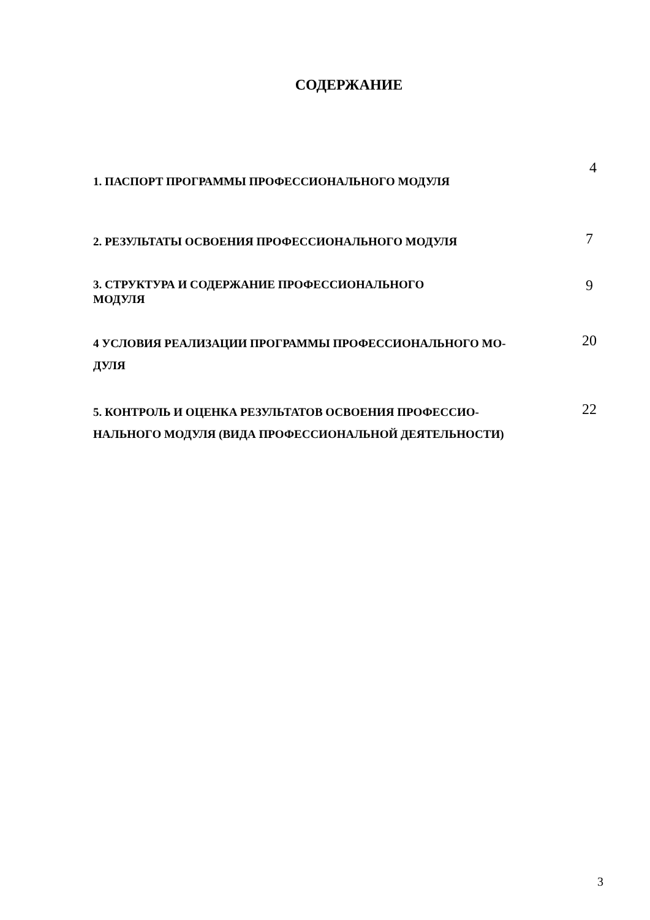СОДЕРЖАНИЕ
1. ПАСПОРТ ПРОГРАММЫ ПРОФЕССИОНАЛЬНОГО МОДУЛЯ
4
2. РЕЗУЛЬТАТЫ ОСВОЕНИЯ ПРОФЕССИОНАЛЬНОГО МОДУЛЯ
7
3. СТРУКТУРА И СОДЕРЖАНИЕ ПРОФЕССИОНАЛЬНОГО
МОДУЛЯ
9
4 УСЛОВИЯ РЕАЛИЗАЦИИ ПРОГРАММЫ ПРОФЕССИОНАЛЬНОГО МО-
ДУЛЯ
20
5. КОНТРОЛЬ И ОЦЕНКА РЕЗУЛЬТАТОВ ОСВОЕНИЯ ПРОФЕССИО-
НАЛЬНОГО МОДУЛЯ (ВИДА ПРОФЕССИОНАЛЬНОЙ ДЕЯТЕЛЬНОСТИ)
22
3